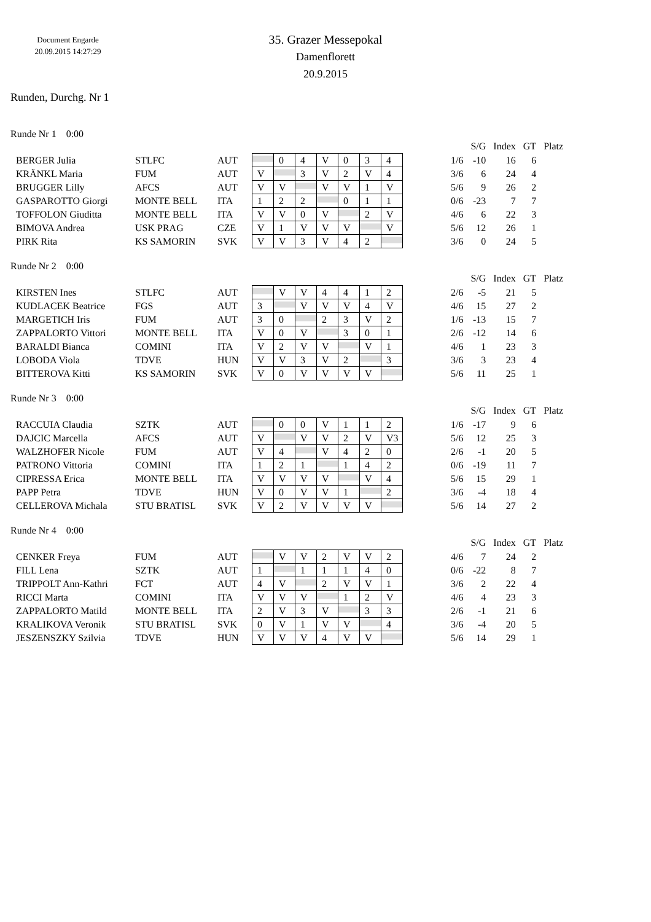Document Engarde
20.09.2015 14:27:29
35. Grazer Messepokal
Damenflorett
20.9.2015
Runden, Durchg. Nr 1
Runde Nr 1 0:00
| | | | | | | | | | | | | S/G | Index | GT | Platz |
| BERGER Julia | STLFC | AUT | | 0 | 4 | V | 0 | 3 | 4 | | 1/6 | -10 | 16 | 6 | |
| KRÄNKL Maria | FUM | AUT | V | | 3 | V | 2 | V | 4 | | 3/6 | 6 | 24 | 4 | |
| BRUGGER Lilly | AFCS | AUT | V | V | | V | V | 1 | V | | 5/6 | 9 | 26 | 2 | |
| GASPAROTTO Giorgi | MONTE BELL | ITA | 1 | 2 | 2 | | 0 | 1 | 1 | | 0/6 | -23 | 7 | 7 | |
| TOFFOLON Giuditta | MONTE BELL | ITA | V | V | 0 | V | | 2 | V | | 4/6 | 6 | 22 | 3 | |
| BIMOVA Andrea | USK PRAG | CZE | V | 1 | V | V | V | | V | | 5/6 | 12 | 26 | 1 | |
| PIRK Rita | KS SAMORIN | SVK | V | V | 3 | V | 4 | 2 | | | 3/6 | 0 | 24 | 5 | |
Runde Nr 2 0:00
| | | | | | | | | | | | | S/G | Index | GT | Platz |
| KIRSTEN Ines | STLFC | AUT | | V | V | 4 | 4 | 1 | 2 | | 2/6 | -5 | 21 | 5 | |
| KUDLACEK Beatrice | FGS | AUT | 3 | | V | V | V | 4 | V | | 4/6 | 15 | 27 | 2 | |
| MARGETICH Iris | FUM | AUT | 3 | 0 | | 2 | 3 | V | 2 | | 1/6 | -13 | 15 | 7 | |
| ZAPPALORTO Vittori | MONTE BELL | ITA | V | 0 | V | | 3 | 0 | 1 | | 2/6 | -12 | 14 | 6 | |
| BARALDI Bianca | COMINI | ITA | V | 2 | V | V | | V | 1 | | 4/6 | 1 | 23 | 3 | |
| LOBODA Viola | TDVE | HUN | V | V | 3 | V | 2 | | 3 | | 3/6 | 3 | 23 | 4 | |
| BITTEROVA Kitti | KS SAMORIN | SVK | V | 0 | V | V | V | V | | | 5/6 | 11 | 25 | 1 | |
Runde Nr 3 0:00
| | | | | | | | | | | | | S/G | Index | GT | Platz |
| RACCUIA Claudia | SZTK | AUT | | 0 | 0 | V | 1 | 1 | 2 | | 1/6 | -17 | 9 | 6 | |
| DAJCIC Marcella | AFCS | AUT | V | | V | V | 2 | V | V3 | | 5/6 | 12 | 25 | 3 | |
| WALZHOFER Nicole | FUM | AUT | V | 4 | | V | 4 | 2 | 0 | | 2/6 | -1 | 20 | 5 | |
| PATRONO Vittoria | COMINI | ITA | 1 | 2 | 1 | | 1 | 4 | 2 | | 0/6 | -19 | 11 | 7 | |
| CIPRESSA Erica | MONTE BELL | ITA | V | V | V | V | | V | 4 | | 5/6 | 15 | 29 | 1 | |
| PAPP Petra | TDVE | HUN | V | 0 | V | V | 1 | | 2 | | 3/6 | -4 | 18 | 4 | |
| CELLEROVA Michala | STU BRATISL | SVK | V | 2 | V | V | V | V | | | 5/6 | 14 | 27 | 2 | |
Runde Nr 4 0:00
| | | | | | | | | | | | | S/G | Index | GT | Platz |
| CENKER Freya | FUM | AUT | | V | V | 2 | V | V | 2 | | 4/6 | 7 | 24 | 2 | |
| FILL Lena | SZTK | AUT | 1 | | 1 | 1 | 1 | 4 | 0 | | 0/6 | -22 | 8 | 7 | |
| TRIPPOLT Ann-Kathri | FCT | AUT | 4 | V | | 2 | V | V | 1 | | 3/6 | 2 | 22 | 4 | |
| RICCI Marta | COMINI | ITA | V | V | V | | 1 | 2 | V | | 4/6 | 4 | 23 | 3 | |
| ZAPPALORTO Matild | MONTE BELL | ITA | 2 | V | 3 | V | | 3 | 3 | | 2/6 | -1 | 21 | 6 | |
| KRALIKOVA Veronik | STU BRATISL | SVK | 0 | V | 1 | V | V | | 4 | | 3/6 | -4 | 20 | 5 | |
| JESZENSZKY Szilvia | TDVE | HUN | V | V | V | 4 | V | V | | | 5/6 | 14 | 29 | 1 | |